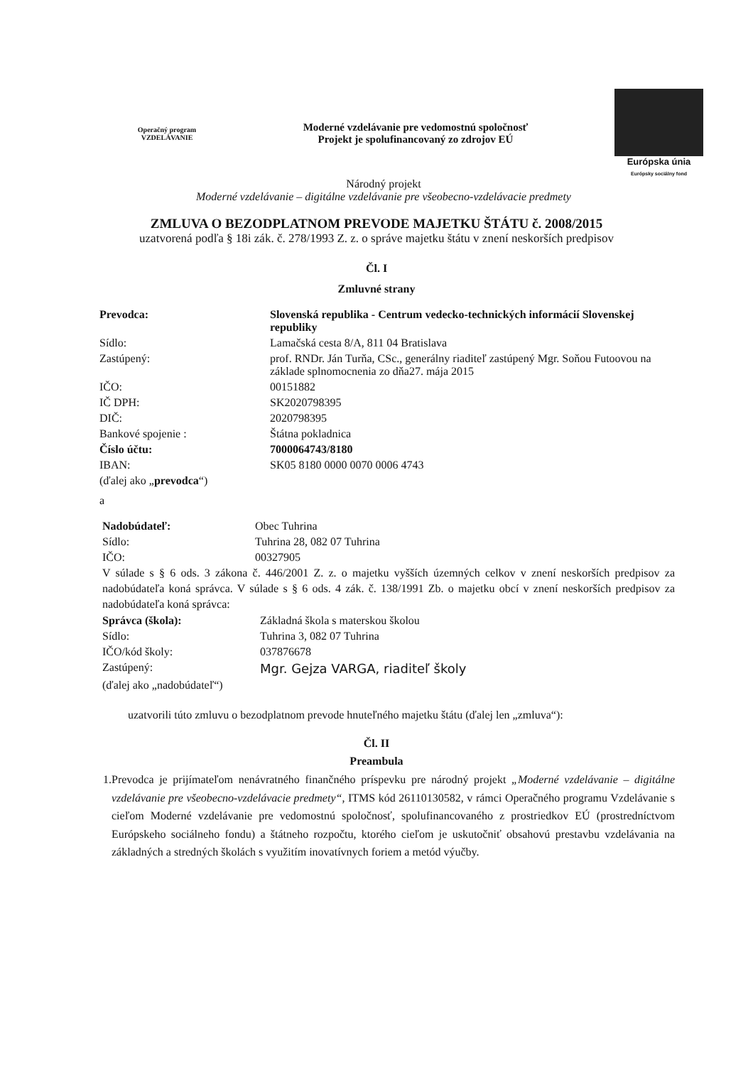Operačný program VZDELÁVANIE
Moderné vzdelávanie pre vedomostnú spoločnosť
Projekt je spolufinancovaný zo zdrojov EÚ
Európska únia
Európsky sociálny fond
Národný projekt
Moderné vzdelávanie – digitálne vzdelávanie pre všeobecno-vzdelávacie predmety
ZMLUVA O BEZODPLATNOM PREVODE MAJETKU ŠTÁTU č. 2008/2015
uzatvorená podľa § 18i zák. č. 278/1993 Z. z. o správe majetku štátu v znení neskorších predpisov
Čl. I
Zmluvné strany
| Prevodca: | Slovenská republika - Centrum vedecko-technických informácií Slovenskej republiky |
| Sídlo: | Lamačská cesta 8/A, 811 04 Bratislava |
| Zastúpený: | prof. RNDr. Ján Turňa, CSc., generálny riaditeľ zastúpený Mgr. Soňou Futoovou na základe splnomocnenia zo dňa27. mája 2015 |
| IČO: | 00151882 |
| IČ DPH: | SK2020798395 |
| DIČ: | 2020798395 |
| Bankové spojenie : | Štátna pokladnica |
| Číslo účtu: | 7000064743/8180 |
| IBAN: | SK05 8180 0000 0070 0006 4743 |
| (ďalej ako „ prevodca “) | |
| a | |
| Nadobúdateľ: | Obec Tuhrina |
| Sídlo: | Tuhrina 28, 082 07 Tuhrina |
| IČO: | 00327905 |
V súlade s § 6 ods. 3 zákona č. 446/2001 Z. z. o majetku vyšších územných celkov v znení neskorších predpisov za nadobúdateľa koná správca. V súlade s § 6 ods. 4 zák. č. 138/1991 Zb. o majetku obcí v znení neskorších predpisov za nadobúdateľa koná správca:
| Správca (škola): | Základná škola s materskou školou |
| Sídlo: | Tuhrina 3, 082 07 Tuhrina |
| IČO/kód školy: | 037876678 |
| Zastúpený: | Mgr. Gejza VARGA, riaditeľ školy |
| (ďalej ako „nadobúdateľ“) | |
uzatvorili túto zmluvu o bezodplatnom prevode hnuteľného majetku štátu (ďalej len „zmluva“):
Čl. II
Preambula
1. Prevodca je prijímateľom nenávratného finančného príspevku pre národný projekt „Moderné vzdelávanie – digitálne vzdelávanie pre všeobecno-vzdelávacie predmety“, ITMS kód 26110130582, v rámci Operačného programu Vzdelávanie s cieľom Moderné vzdelávanie pre vedomostnú spoločnosť, spolufinancovaného z prostriedkov EÚ (prostredníctvom Európskeho sociálneho fondu) a štátneho rozpočtu, ktorého cieľom je uskutočniť obsahovú prestavbu vzdelávania na základných a stredných školách s využitím inovatívnych foriem a metód výučby.